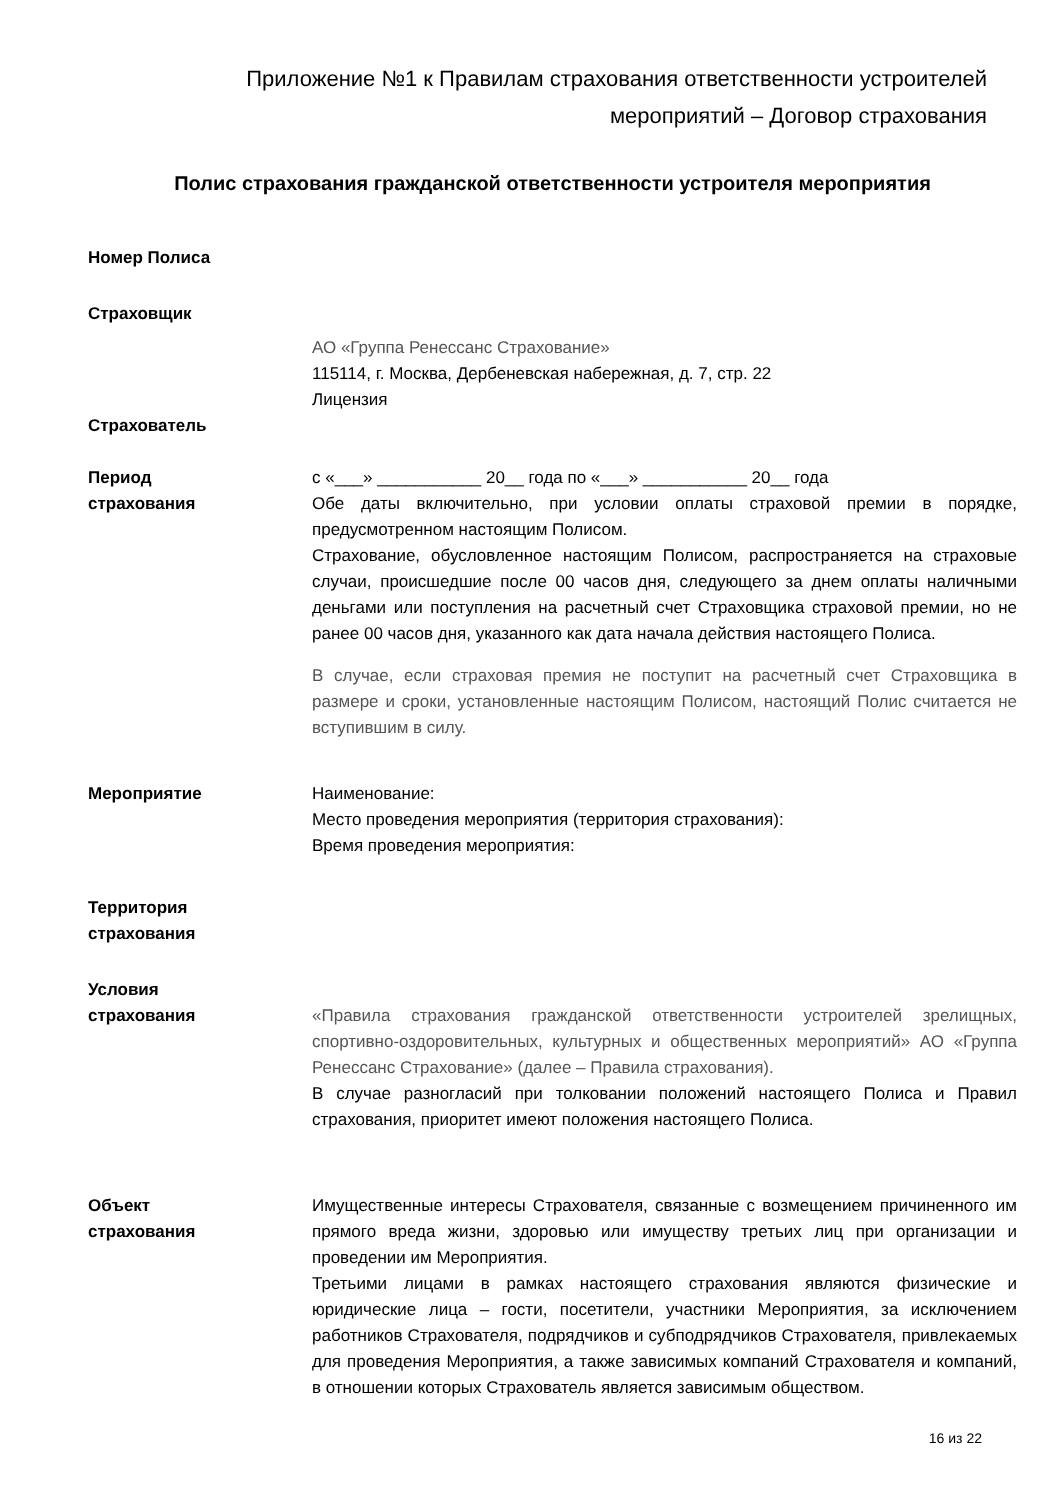Приложение №1 к Правилам страхования ответственности устроителей
мероприятий – Договор страхования
Полис страхования гражданской ответственности устроителя мероприятия
Номер Полиса
Страховщик
АО «Группа Ренессанс Страхование»
115114, г. Москва, Дербеневская набережная, д. 7, стр. 22
Лицензия
Страхователь
Период
страхования
с «___» ___________ 20__ года по «___» ___________ 20__ года
Обе даты включительно, при условии оплаты страховой премии в порядке, предусмотренном настоящим Полисом.
Страхование, обусловленное настоящим Полисом, распространяется на страховые случаи, происшедшие после 00 часов дня, следующего за днем оплаты наличными деньгами или поступления на расчетный счет Страховщика страховой премии, но не ранее 00 часов дня, указанного как дата начала действия настоящего Полиса.
В случае, если страховая премия не поступит на расчетный счет Страховщика в размере и сроки, установленные настоящим Полисом, настоящий Полис считается не вступившим в силу.
Мероприятие Наименование:
Место проведения мероприятия (территория страхования):
Время проведения мероприятия:
Территория
страхования
Условия
страхования
«Правила страхования гражданской ответственности устроителей зрелищных, спортивно-оздоровительных, культурных и общественных мероприятий» АО «Группа Ренессанс Страхование» (далее – Правила страхования).
В случае разногласий при толковании положений настоящего Полиса и Правил страхования, приоритет имеют положения настоящего Полиса.
Объект
страхования
Имущественные интересы Страхователя, связанные с возмещением причиненного им прямого вреда жизни, здоровью или имуществу третьих лиц при организации и проведении им Мероприятия.
Третьими лицами в рамках настоящего страхования являются физические и юридические лица – гости, посетители, участники Мероприятия, за исключением работников Страхователя, подрядчиков и субподрядчиков Страхователя, привлекаемых для проведения Мероприятия, а также зависимых компаний Страхователя и компаний, в отношении которых Страхователь является зависимым обществом.
16 из 22